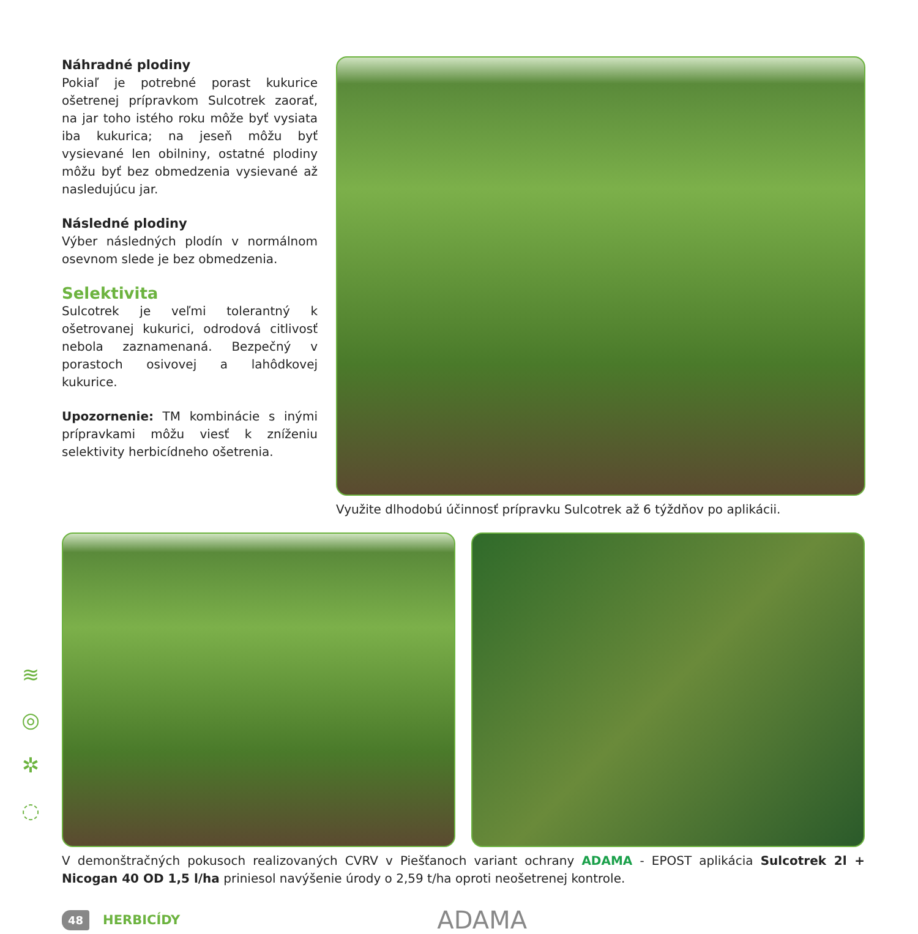Náhradné plodiny
Pokiaľ je potrebné porast kukurice ošetrenej prípravkom Sulcotrek zaorať, na jar toho istého roku môže byť vysiata iba kukurica; na jeseň môžu byť vysievané len obilniny, ostatné plodiny môžu byť bez obmedzenia vysievané až nasledujúcu jar.
Následné plodiny
Výber následných plodín v normálnom osevnom slede je bez obmedzenia.
Selektivita
Sulcotrek je veľmi tolerantný k ošetrovanej kukurici, odrodová citlivosť nebola zaznamenaná. Bezpečný v porastoch osivovej a lahôdkovej kukurice.
Upozornenie: TM kombinácie s inými prípravkami môžu viesť k zníženiu selektivity herbicídneho ošetrenia.
Využite dlhodobú účinnosť prípravku Sulcotrek až 6 týždňov po aplikácii.
≋
◎
✲
◌
V demonštračných pokusoch realizovaných CVRV v Piešťanoch variant ochrany ADAMA - EPOST aplikácia Sulcotrek 2l + Nicogan 40 OD 1,5 l/ha priniesol navýšenie úrody o 2,59 t/ha oproti neošetrenej kontrole.
48 HERBICÍDY ADAMA